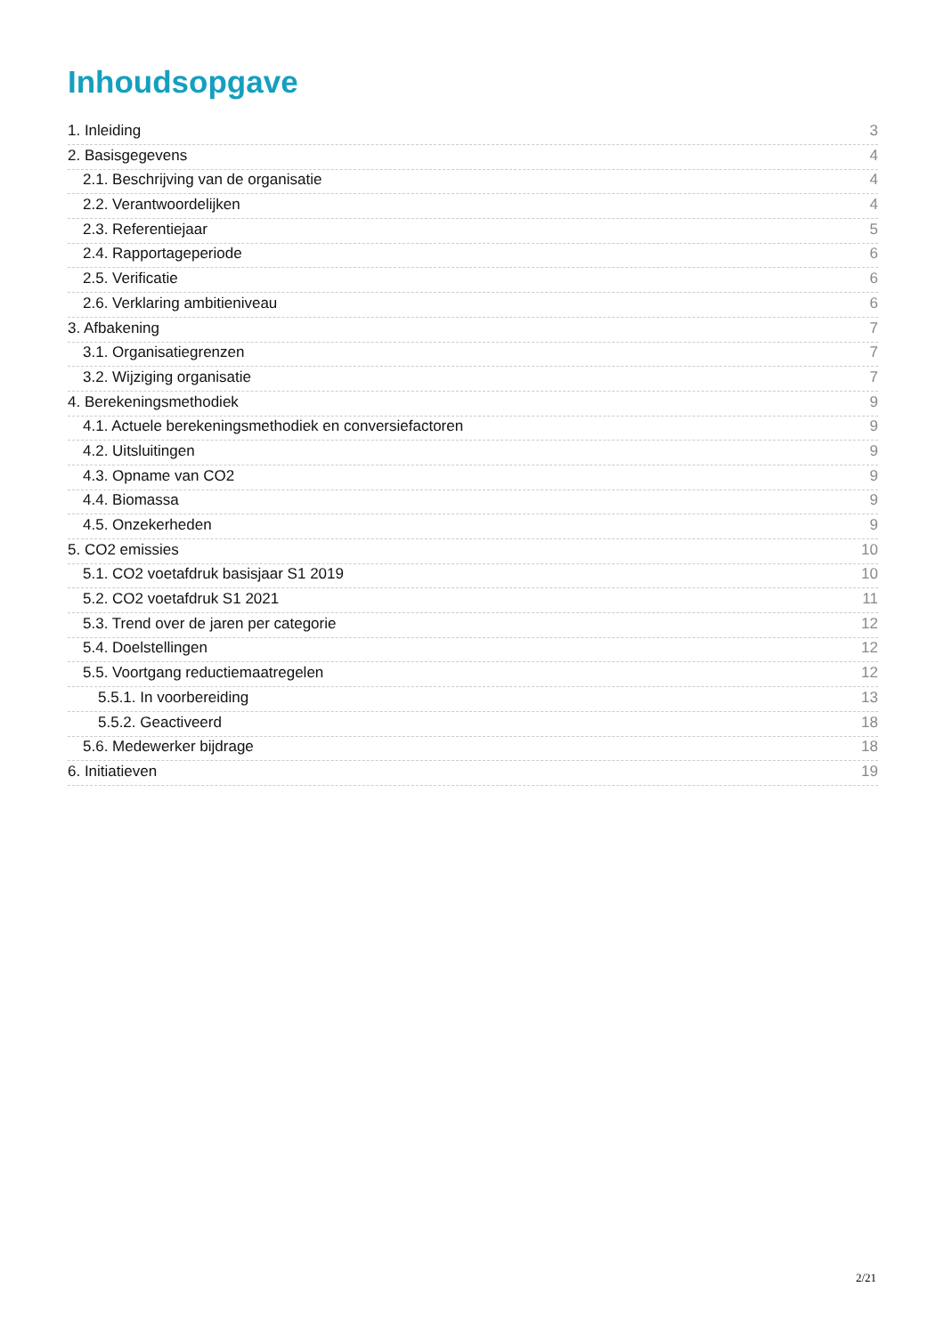Inhoudsopgave
1. Inleiding 3
2. Basisgegevens 4
2.1. Beschrijving van de organisatie 4
2.2. Verantwoordelijken 4
2.3. Referentiejaar 5
2.4. Rapportageperiode 6
2.5. Verificatie 6
2.6. Verklaring ambitieniveau 6
3. Afbakening 7
3.1. Organisatiegrenzen 7
3.2. Wijziging organisatie 7
4. Berekeningsmethodiek 9
4.1. Actuele berekeningsmethodiek en conversiefactoren 9
4.2. Uitsluitingen 9
4.3. Opname van CO2 9
4.4. Biomassa 9
4.5. Onzekerheden 9
5. CO2 emissies 10
5.1. CO2 voetafdruk basisjaar S1 2019 10
5.2. CO2 voetafdruk S1 2021 11
5.3. Trend over de jaren per categorie 12
5.4. Doelstellingen 12
5.5. Voortgang reductiemaatregelen 12
5.5.1. In voorbereiding 13
5.5.2. Geactiveerd 18
5.6. Medewerker bijdrage 18
6. Initiatieven 19
2/21